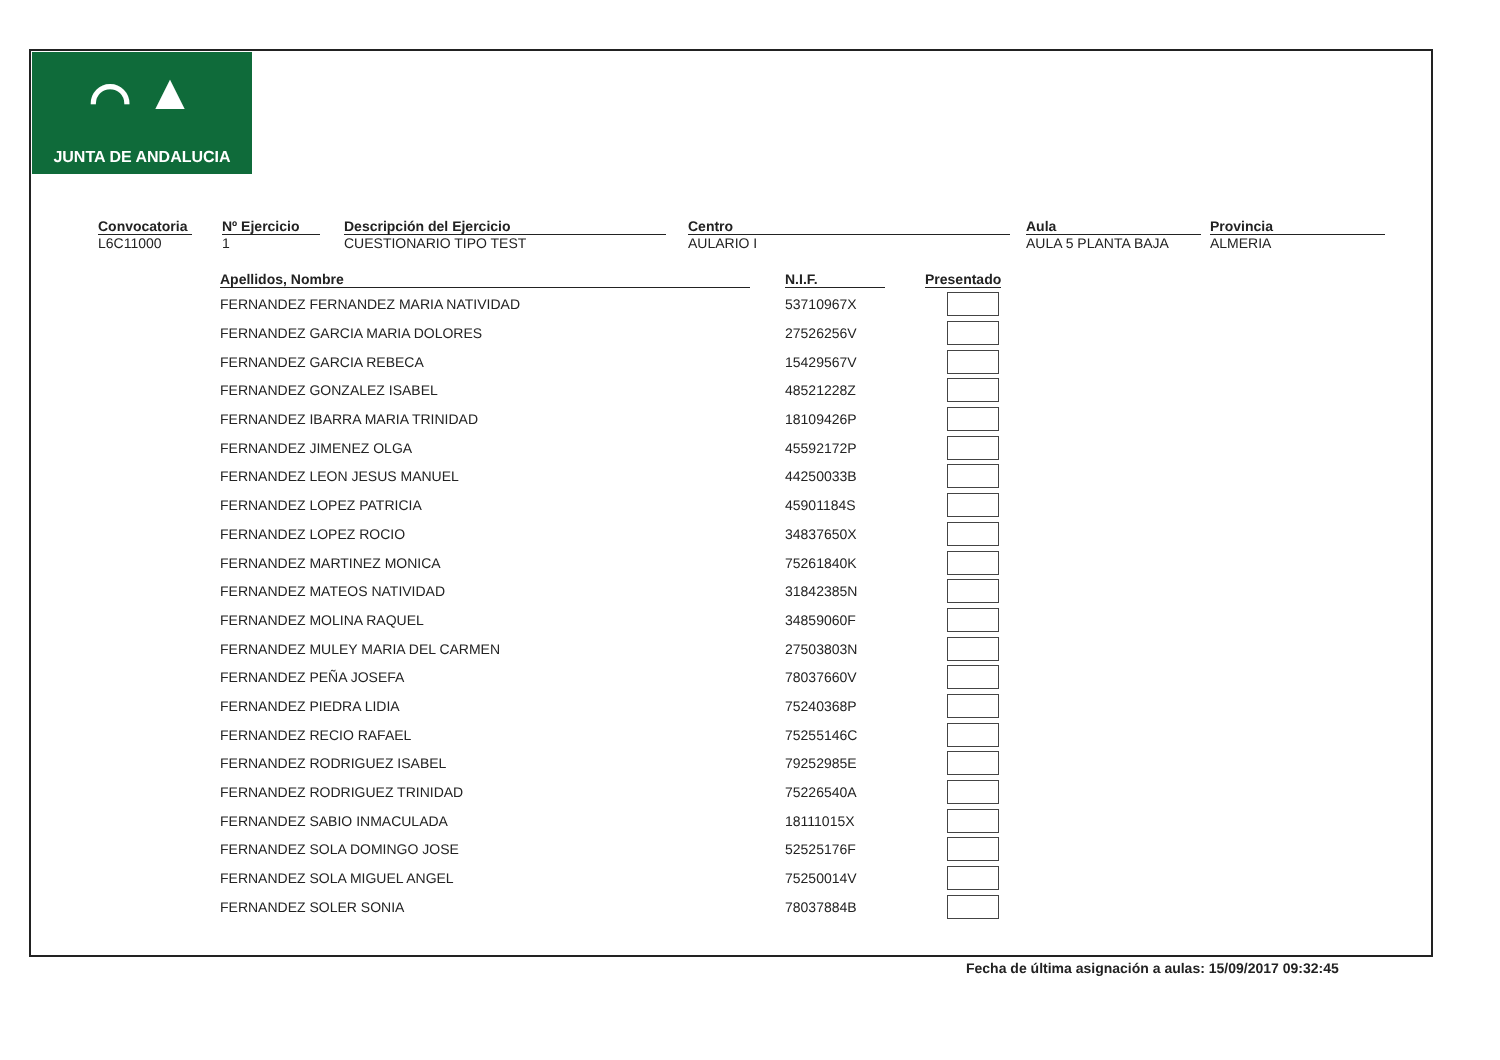⌒ ▲
JUNTA DE ANDALUCIA
Convocatoria
L6C11000
Nº Ejercicio
1
Descripción del Ejercicio
CUESTIONARIO TIPO TEST
Centro
AULARIO I
Aula
AULA 5 PLANTA BAJA
Provincia
ALMERIA
| Apellidos, Nombre | | N.I.F. | | Presentado |
| --- | --- | --- | --- | --- |
| FERNANDEZ FERNANDEZ MARIA NATIVIDAD | | 53710967X | | |
| FERNANDEZ GARCIA MARIA DOLORES | | 27526256V | | |
| FERNANDEZ GARCIA REBECA | | 15429567V | | |
| FERNANDEZ GONZALEZ ISABEL | | 48521228Z | | |
| FERNANDEZ IBARRA MARIA TRINIDAD | | 18109426P | | |
| FERNANDEZ JIMENEZ OLGA | | 45592172P | | |
| FERNANDEZ LEON JESUS MANUEL | | 44250033B | | |
| FERNANDEZ LOPEZ PATRICIA | | 45901184S | | |
| FERNANDEZ LOPEZ ROCIO | | 34837650X | | |
| FERNANDEZ MARTINEZ MONICA | | 75261840K | | |
| FERNANDEZ MATEOS NATIVIDAD | | 31842385N | | |
| FERNANDEZ MOLINA RAQUEL | | 34859060F | | |
| FERNANDEZ MULEY MARIA DEL CARMEN | | 27503803N | | |
| FERNANDEZ PEÑA JOSEFA | | 78037660V | | |
| FERNANDEZ PIEDRA LIDIA | | 75240368P | | |
| FERNANDEZ RECIO RAFAEL | | 75255146C | | |
| FERNANDEZ RODRIGUEZ ISABEL | | 79252985E | | |
| FERNANDEZ RODRIGUEZ TRINIDAD | | 75226540A | | |
| FERNANDEZ SABIO INMACULADA | | 18111015X | | |
| FERNANDEZ SOLA DOMINGO JOSE | | 52525176F | | |
| FERNANDEZ SOLA MIGUEL ANGEL | | 75250014V | | |
| FERNANDEZ SOLER SONIA | | 78037884B | | |
Fecha de última asignación a aulas: 15/09/2017 09:32:45